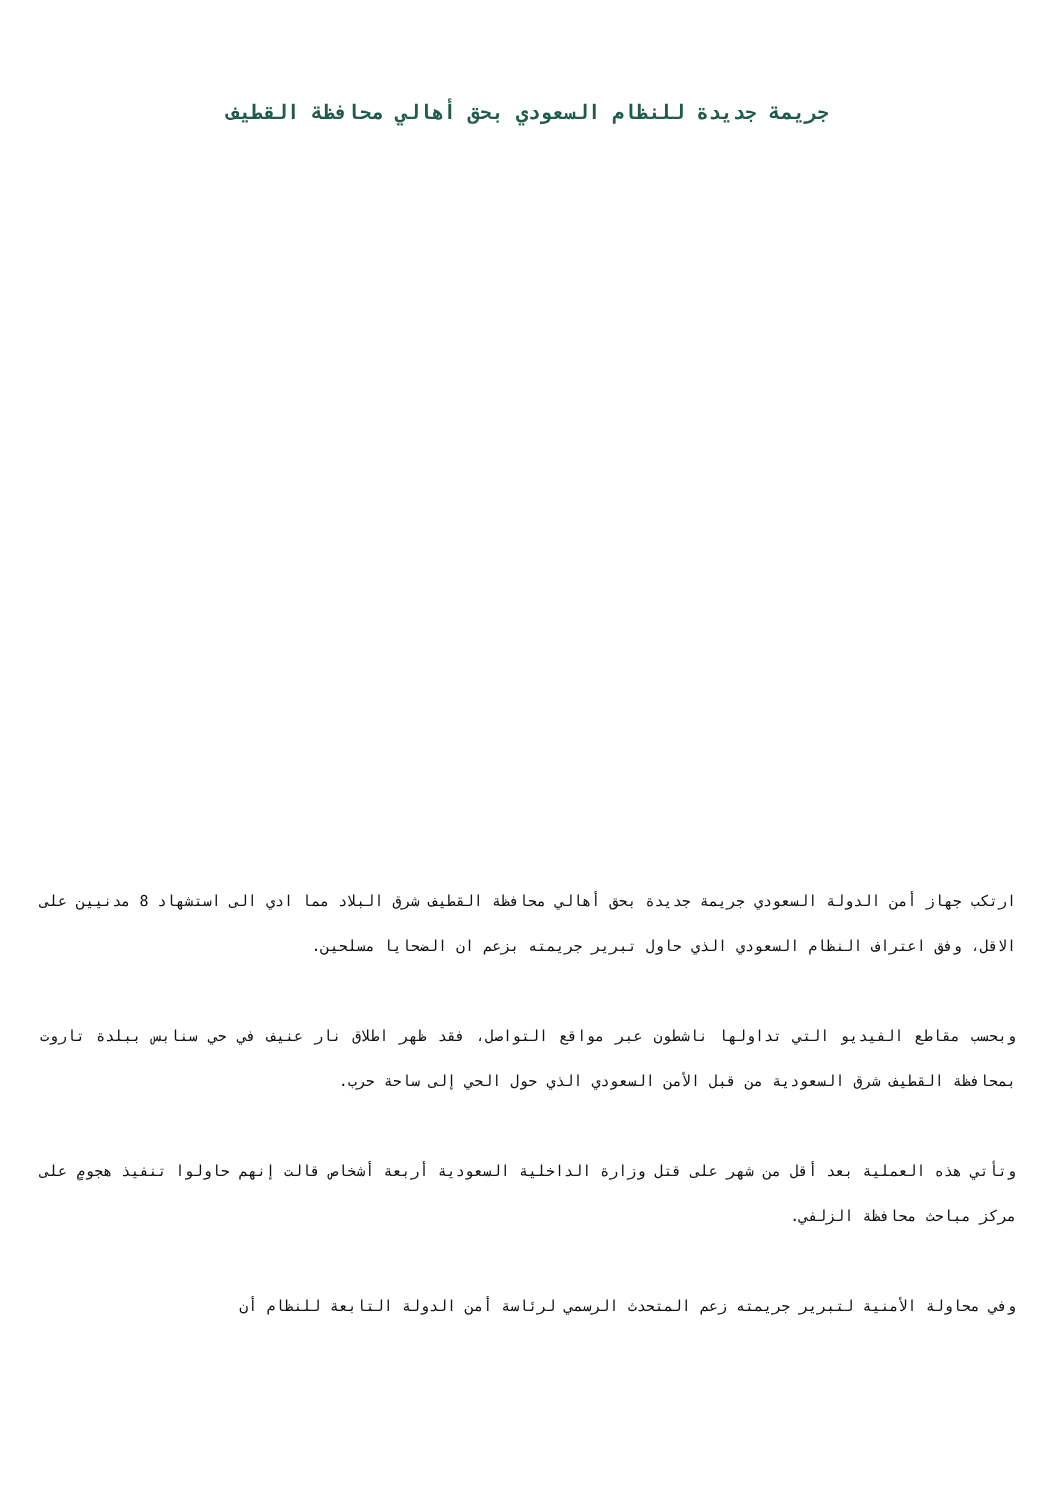جريمة جديدة للنظام السعودي بحق أهالي محافظة القطيف
ارتكب جهاز أمن الدولة السعودي جريمة جديدة بحق أهالي محافظة القطيف شرق البلاد مما ادي الى استشهاد 8 مدنيين على الاقل، وفق اعتراف النظام السعودي الذي حاول تبرير جريمته بزعم ان الضحايا مسلحين.
وبحسب مقاطع الفيديو التي تداولها ناشطون عبر مواقع التواصل، فقد ظهر اطلاق نار عنيف في حي سنابس ببلدة تاروت بمحافظة القطيف شرق السعودية من قبل الأمن السعودي الذي حول الحي إلى ساحة حرب.
وتأتي هذه العملية بعد أقل من شهر على قتل وزارة الداخلية السعودية أربعة أشخاص قالت إنهم حاولوا تنفيذ هجومٍ على مركز مباحث محافظة الزلفي.
وفي محاولة الأمنية لتبرير جريمته زعم المتحدث الرسمي لرئاسة أمن الدولة التابعة للنظام أن